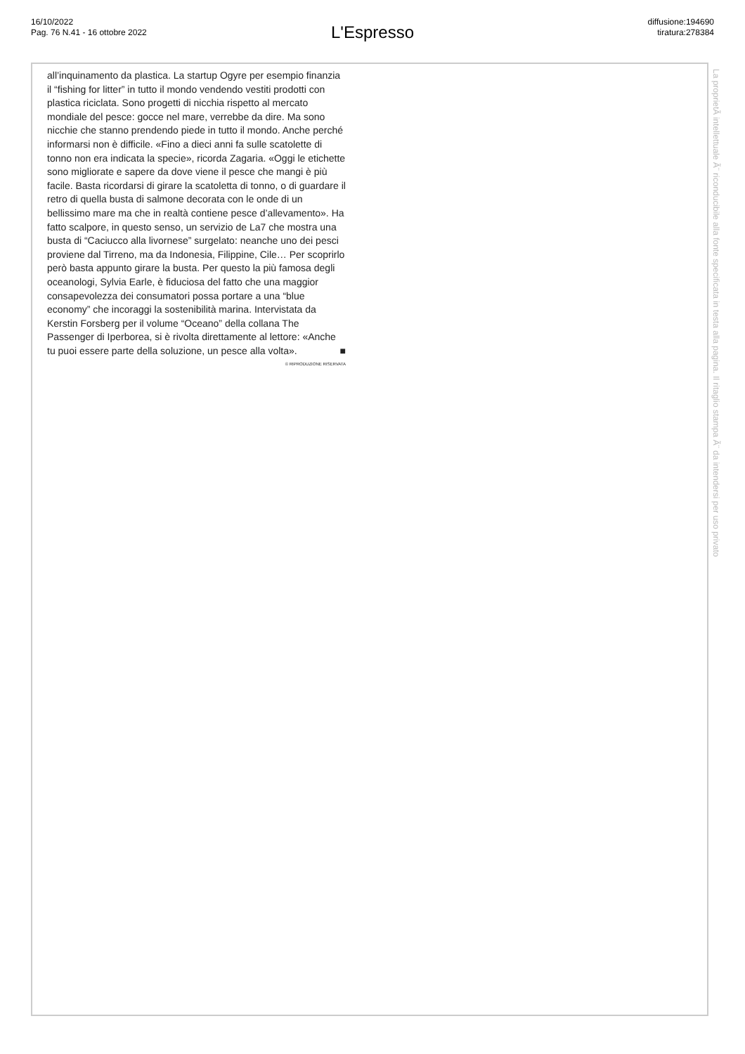16/10/2022
Pag. 76 N.41 - 16 ottobre 2022
L'Espresso
diffusione:194690
tiratura:278384
all’inquinamento da plastica. La startup Ogyre per esempio finanzia il “fishing for litter” in tutto il mondo vendendo vestiti prodotti con plastica riciclata. Sono progetti di nicchia rispetto al mercato mondiale del pesce: gocce nel mare, verrebbe da dire. Ma sono nicchie che stanno prendendo piede in tutto il mondo. Anche perché informarsi non è difficile. «Fino a dieci anni fa sulle scatolette di tonno non era indicata la specie», ricorda Zagaria. «Oggi le etichette sono migliorate e sapere da dove viene il pesce che mangi è più facile. Basta ricordarsi di girare la scatoletta di tonno, o di guardare il retro di quella busta di salmone decorata con le onde di un bellissimo mare ma che in realtà contiene pesce d’allevamento». Ha fatto scalpore, in questo senso, un servizio de La7 che mostra una busta di “Caciucco alla livornese” surgelato: neanche uno dei pesci proviene dal Tirreno, ma da Indonesia, Filippine, Cile… Per scoprirlo però basta appunto girare la busta. Per questo la più famosa degli oceanologi, Sylvia Earle, è fiduciosa del fatto che una maggior consapevolezza dei consumatori possa portare a una “blue economy” che incoraggi la sostenibilità marina. Intervistata da Kerstin Forsberg per il volume “Oceano” della collana The Passenger di Iperborea, si è rivolta direttamente al lettore: «Anche tu puoi essere parte della soluzione, un pesce alla volta». ■
© RIPRODUZIONE RISERVATA
La proprietÃ intellettuale Ã¨ riconducibile alla fonte specificata in testa alla pagina. Il ritaglio stampa Ã¨ da intendersi per uso privato